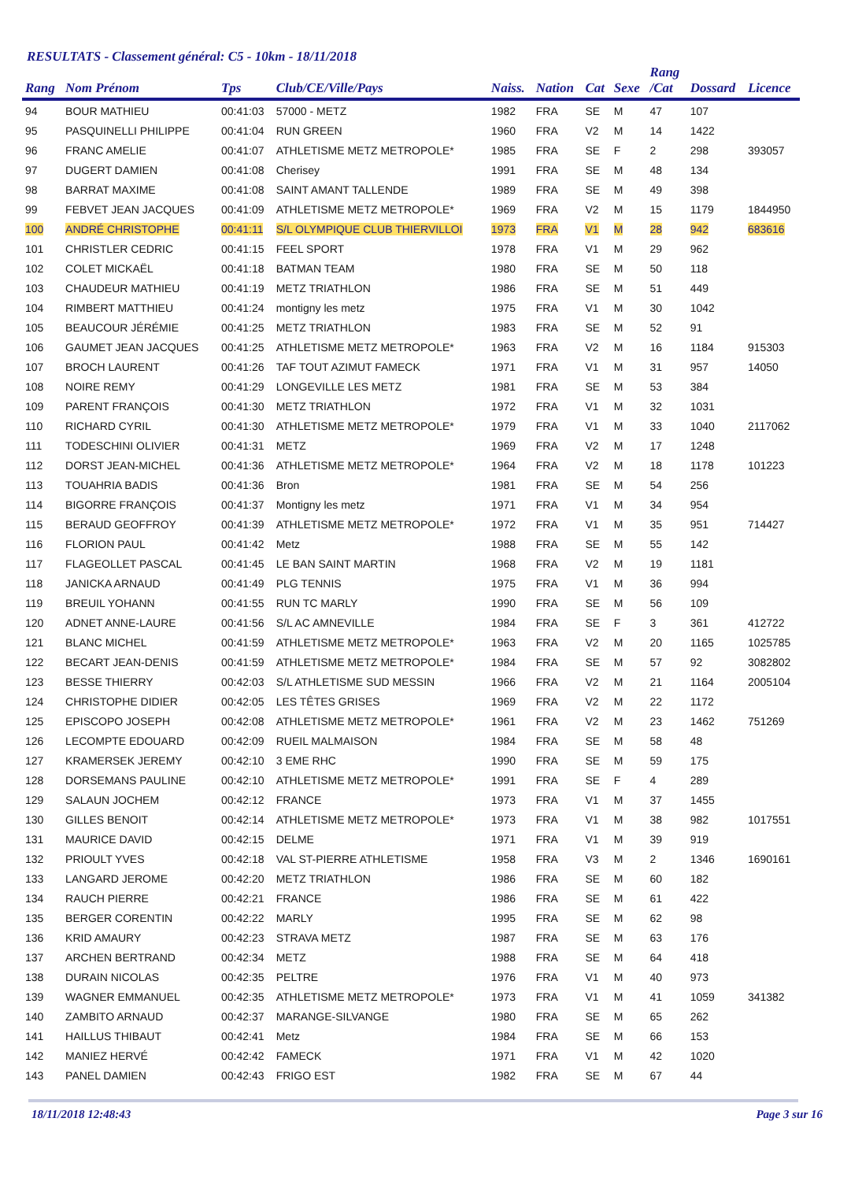RESULTATS - Classement général: C5 - 10km - 18/11/2018
| Rang | Nom Prénom | Tps | Club/CE/Ville/Pays | Naiss. | Nation | Cat | Sexe | Rang /Cat | Dossard | Licence |
| --- | --- | --- | --- | --- | --- | --- | --- | --- | --- | --- |
| 94 | BOUR MATHIEU | 00:41:03 | 57000 - METZ | 1982 | FRA | SE | M | 47 | 107 | |
| 95 | PASQUINELLI PHILIPPE | 00:41:04 | RUN GREEN | 1960 | FRA | V2 | M | 14 | 1422 | |
| 96 | FRANC AMELIE | 00:41:07 | ATHLETISME METZ METROPOLE* | 1985 | FRA | SE | F | 2 | 298 | 393057 |
| 97 | DUGERT DAMIEN | 00:41:08 | Cherisey | 1991 | FRA | SE | M | 48 | 134 | |
| 98 | BARRAT MAXIME | 00:41:08 | SAINT AMANT TALLENDE | 1989 | FRA | SE | M | 49 | 398 | |
| 99 | FEBVET JEAN JACQUES | 00:41:09 | ATHLETISME METZ METROPOLE* | 1969 | FRA | V2 | M | 15 | 1179 | 1844950 |
| 100 | ANDRÉ CHRISTOPHE | 00:41:11 | S/L OLYMPIQUE CLUB THIERVILLOI | 1973 | FRA | V1 | M | 28 | 942 | 683616 |
| 101 | CHRISTLER CEDRIC | 00:41:15 | FEEL SPORT | 1978 | FRA | V1 | M | 29 | 962 | |
| 102 | COLET MICKAËL | 00:41:18 | BATMAN TEAM | 1980 | FRA | SE | M | 50 | 118 | |
| 103 | CHAUDEUR MATHIEU | 00:41:19 | METZ TRIATHLON | 1986 | FRA | SE | M | 51 | 449 | |
| 104 | RIMBERT MATTHIEU | 00:41:24 | montigny les metz | 1975 | FRA | V1 | M | 30 | 1042 | |
| 105 | BEAUCOUR JÉRÉMIE | 00:41:25 | METZ TRIATHLON | 1983 | FRA | SE | M | 52 | 91 | |
| 106 | GAUMET JEAN JACQUES | 00:41:25 | ATHLETISME METZ METROPOLE* | 1963 | FRA | V2 | M | 16 | 1184 | 915303 |
| 107 | BROCH LAURENT | 00:41:26 | TAF TOUT AZIMUT FAMECK | 1971 | FRA | V1 | M | 31 | 957 | 14050 |
| 108 | NOIRE REMY | 00:41:29 | LONGEVILLE LES METZ | 1981 | FRA | SE | M | 53 | 384 | |
| 109 | PARENT FRANÇOIS | 00:41:30 | METZ TRIATHLON | 1972 | FRA | V1 | M | 32 | 1031 | |
| 110 | RICHARD CYRIL | 00:41:30 | ATHLETISME METZ METROPOLE* | 1979 | FRA | V1 | M | 33 | 1040 | 2117062 |
| 111 | TODESCHINI OLIVIER | 00:41:31 | METZ | 1969 | FRA | V2 | M | 17 | 1248 | |
| 112 | DORST JEAN-MICHEL | 00:41:36 | ATHLETISME METZ METROPOLE* | 1964 | FRA | V2 | M | 18 | 1178 | 101223 |
| 113 | TOUAHRIA BADIS | 00:41:36 | Bron | 1981 | FRA | SE | M | 54 | 256 | |
| 114 | BIGORRE FRANÇOIS | 00:41:37 | Montigny les metz | 1971 | FRA | V1 | M | 34 | 954 | |
| 115 | BERAUD GEOFFROY | 00:41:39 | ATHLETISME METZ METROPOLE* | 1972 | FRA | V1 | M | 35 | 951 | 714427 |
| 116 | FLORION PAUL | 00:41:42 | Metz | 1988 | FRA | SE | M | 55 | 142 | |
| 117 | FLAGEOLLET PASCAL | 00:41:45 | LE BAN SAINT MARTIN | 1968 | FRA | V2 | M | 19 | 1181 | |
| 118 | JANICKA ARNAUD | 00:41:49 | PLG TENNIS | 1975 | FRA | V1 | M | 36 | 994 | |
| 119 | BREUIL YOHANN | 00:41:55 | RUN TC MARLY | 1990 | FRA | SE | M | 56 | 109 | |
| 120 | ADNET ANNE-LAURE | 00:41:56 | S/L AC AMNEVILLE | 1984 | FRA | SE | F | 3 | 361 | 412722 |
| 121 | BLANC MICHEL | 00:41:59 | ATHLETISME METZ METROPOLE* | 1963 | FRA | V2 | M | 20 | 1165 | 1025785 |
| 122 | BECART JEAN-DENIS | 00:41:59 | ATHLETISME METZ METROPOLE* | 1984 | FRA | SE | M | 57 | 92 | 3082802 |
| 123 | BESSE THIERRY | 00:42:03 | S/L ATHLETISME SUD MESSIN | 1966 | FRA | V2 | M | 21 | 1164 | 2005104 |
| 124 | CHRISTOPHE DIDIER | 00:42:05 | LES TÊTES GRISES | 1969 | FRA | V2 | M | 22 | 1172 | |
| 125 | EPISCOPO JOSEPH | 00:42:08 | ATHLETISME METZ METROPOLE* | 1961 | FRA | V2 | M | 23 | 1462 | 751269 |
| 126 | LECOMPTE EDOUARD | 00:42:09 | RUEIL MALMAISON | 1984 | FRA | SE | M | 58 | 48 | |
| 127 | KRAMERSEK JEREMY | 00:42:10 | 3 EME RHC | 1990 | FRA | SE | M | 59 | 175 | |
| 128 | DORSEMANS PAULINE | 00:42:10 | ATHLETISME METZ METROPOLE* | 1991 | FRA | SE | F | 4 | 289 | |
| 129 | SALAUN JOCHEM | 00:42:12 | FRANCE | 1973 | FRA | V1 | M | 37 | 1455 | |
| 130 | GILLES BENOIT | 00:42:14 | ATHLETISME METZ METROPOLE* | 1973 | FRA | V1 | M | 38 | 982 | 1017551 |
| 131 | MAURICE DAVID | 00:42:15 | DELME | 1971 | FRA | V1 | M | 39 | 919 | |
| 132 | PRIOULT YVES | 00:42:18 | VAL ST-PIERRE ATHLETISME | 1958 | FRA | V3 | M | 2 | 1346 | 1690161 |
| 133 | LANGARD JEROME | 00:42:20 | METZ TRIATHLON | 1986 | FRA | SE | M | 60 | 182 | |
| 134 | RAUCH PIERRE | 00:42:21 | FRANCE | 1986 | FRA | SE | M | 61 | 422 | |
| 135 | BERGER CORENTIN | 00:42:22 | MARLY | 1995 | FRA | SE | M | 62 | 98 | |
| 136 | KRID AMAURY | 00:42:23 | STRAVA METZ | 1987 | FRA | SE | M | 63 | 176 | |
| 137 | ARCHEN BERTRAND | 00:42:34 | METZ | 1988 | FRA | SE | M | 64 | 418 | |
| 138 | DURAIN NICOLAS | 00:42:35 | PELTRE | 1976 | FRA | V1 | M | 40 | 973 | |
| 139 | WAGNER EMMANUEL | 00:42:35 | ATHLETISME METZ METROPOLE* | 1973 | FRA | V1 | M | 41 | 1059 | 341382 |
| 140 | ZAMBITO ARNAUD | 00:42:37 | MARANGE-SILVANGE | 1980 | FRA | SE | M | 65 | 262 | |
| 141 | HAILLUS THIBAUT | 00:42:41 | Metz | 1984 | FRA | SE | M | 66 | 153 | |
| 142 | MANIEZ HERVÉ | 00:42:42 | FAMECK | 1971 | FRA | V1 | M | 42 | 1020 | |
| 143 | PANEL DAMIEN | 00:42:43 | FRIGO EST | 1982 | FRA | SE | M | 67 | 44 | |
18/11/2018 12:48:43 Page 3 sur 16